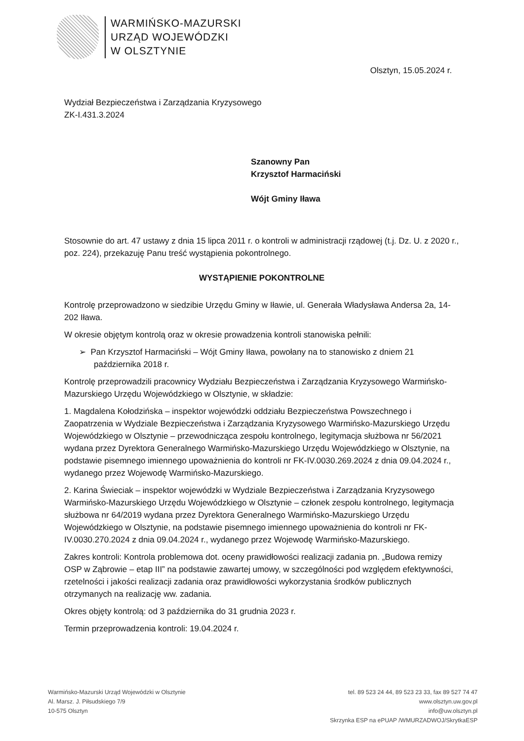WARMIŃSKO-MAZURSKI
URZĄD WOJEWÓDZKI
W OLSZTYNIE
Olsztyn, 15.05.2024 r.
Wydział Bezpieczeństwa i Zarządzania Kryzysowego
ZK-I.431.3.2024
Szanowny Pan
Krzysztof Harmaciński
Wójt Gminy Iława
Stosownie do art. 47 ustawy z dnia 15 lipca 2011 r. o kontroli w administracji rządowej (t.j. Dz. U. z 2020 r., poz. 224), przekazuję Panu treść wystąpienia pokontrolnego.
WYSTĄPIENIE POKONTROLNE
Kontrolę przeprowadzono w siedzibie Urzędu Gminy w Iławie, ul. Generała Władysława Andersa 2a, 14-202 Iława.
W okresie objętym kontrolą oraz w okresie prowadzenia kontroli stanowiska pełnili:
➢ Pan Krzysztof Harmaciński – Wójt Gminy Iława, powołany na to stanowisko z dniem 21 października 2018 r.
Kontrolę przeprowadzili pracownicy Wydziału Bezpieczeństwa i Zarządzania Kryzysowego Warmińsko-Mazurskiego Urzędu Wojewódzkiego w Olsztynie, w składzie:
1. Magdalena Kołodzińska – inspektor wojewódzki oddziału Bezpieczeństwa Powszechnego i Zaopatrzenia w Wydziale Bezpieczeństwa i Zarządzania Kryzysowego Warmińsko-Mazurskiego Urzędu Wojewódzkiego w Olsztynie – przewodnicząca zespołu kontrolnego, legitymacja służbowa nr 56/2021 wydana przez Dyrektora Generalnego Warmińsko-Mazurskiego Urzędu Wojewódzkiego w Olsztynie, na podstawie pisemnego imiennego upoważnienia do kontroli nr FK-IV.0030.269.2024 z dnia 09.04.2024 r., wydanego przez Wojewodę Warmińsko-Mazurskiego.
2. Karina Świeciak – inspektor wojewódzki w Wydziale Bezpieczeństwa i Zarządzania Kryzysowego Warmińsko-Mazurskiego Urzędu Wojewódzkiego w Olsztynie – członek zespołu kontrolnego, legitymacja służbowa nr 64/2019 wydana przez Dyrektora Generalnego Warmińsko-Mazurskiego Urzędu Wojewódzkiego w Olsztynie, na podstawie pisemnego imiennego upoważnienia do kontroli nr FK-IV.0030.270.2024 z dnia 09.04.2024 r., wydanego przez Wojewodę Warmińsko-Mazurskiego.
Zakres kontroli: Kontrola problemowa dot. oceny prawidłowości realizacji zadania pn. „Budowa remizy OSP w Ząbrowie – etap III” na podstawie zawartej umowy, w szczególności pod względem efektywności, rzetelności i jakości realizacji zadania oraz prawidłowości wykorzystania środków publicznych otrzymanych na realizację ww. zadania.
Okres objęty kontrolą: od 3 października do 31 grudnia 2023 r.
Termin przeprowadzenia kontroli: 19.04.2024 r.
Warmińsko-Mazurski Urząd Wojewódzki w Olsztynie
Al. Marsz. J. Piłsudskiego 7/9
10-575 Olsztyn
tel. 89 523 24 44, 89 523 23 33, fax 89 527 74 47
www.olsztyn.uw.gov.pl
info@uw.olsztyn.pl
Skrzynka ESP na ePUAP /WMURZADWOJ/SkrytkaESP